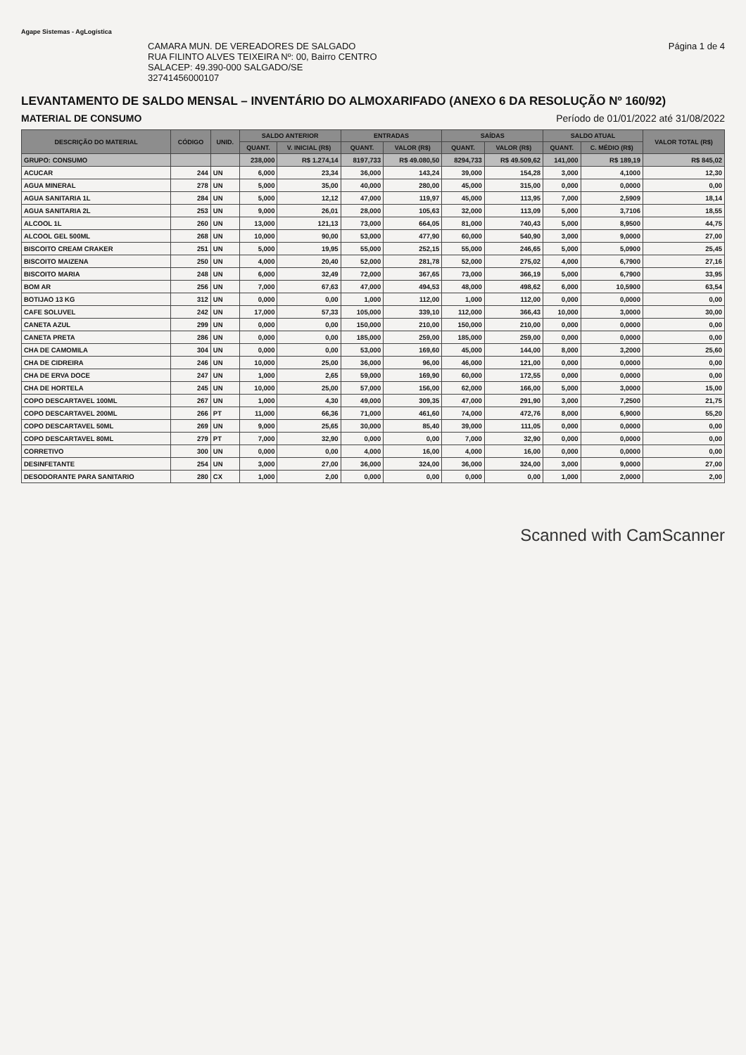Agape Sistemas - AgLogística
CAMARA MUN. DE VEREADORES DE SALGADO
RUA FILINTO ALVES TEIXEIRA Nº: 00, Bairro CENTRO
SALACEP: 49.390-000 SALGADO/SE
32741456000107
Página 1 de 4
LEVANTAMENTO DE SALDO MENSAL – INVENTÁRIO DO ALMOXARIFADO (ANEXO 6 DA RESOLUÇÃO Nº 160/92)
MATERIAL DE CONSUMO Período de 01/01/2022 até 31/08/2022
| DESCRIÇÃO DO MATERIAL | CÓDIGO | UNID. | SALDO ANTERIOR | | ENTRADAS | | SAÍDAS | | SALDO ATUAL | | VALOR TOTAL (R$) |
| --- | --- | --- | --- | --- | --- | --- | --- | --- | --- | --- | --- |
| | | | QUANT. | V. INICIAL (R$) | QUANT. | VALOR (R$) | QUANT. | VALOR (R$) | QUANT. | C. MÉDIO (R$) | |
| GRUPO: CONSUMO | | | 238,000 | R$ 1.274,14 | 8197,733 | R$ 49.080,50 | 8294,733 | R$ 49.509,62 | 141,000 | R$ 189,19 | R$ 845,02 |
| ACUCAR | 244 | UN | 6,000 | 23,34 | 36,000 | 143,24 | 39,000 | 154,28 | 3,000 | 4,1000 | 12,30 |
| AGUA MINERAL | 278 | UN | 5,000 | 35,00 | 40,000 | 280,00 | 45,000 | 315,00 | 0,000 | 0,0000 | 0,00 |
| AGUA SANITARIA 1L | 284 | UN | 5,000 | 12,12 | 47,000 | 119,97 | 45,000 | 113,95 | 7,000 | 2,5909 | 18,14 |
| AGUA SANITARIA 2L | 253 | UN | 9,000 | 26,01 | 28,000 | 105,63 | 32,000 | 113,09 | 5,000 | 3,7106 | 18,55 |
| ALCOOL 1L | 260 | UN | 13,000 | 121,13 | 73,000 | 664,05 | 81,000 | 740,43 | 5,000 | 8,9500 | 44,75 |
| ALCOOL GEL 500ML | 268 | UN | 10,000 | 90,00 | 53,000 | 477,90 | 60,000 | 540,90 | 3,000 | 9,0000 | 27,00 |
| BISCOITO CREAM CRAKER | 251 | UN | 5,000 | 19,95 | 55,000 | 252,15 | 55,000 | 246,65 | 5,000 | 5,0900 | 25,45 |
| BISCOITO MAIZENA | 250 | UN | 4,000 | 20,40 | 52,000 | 281,78 | 52,000 | 275,02 | 4,000 | 6,7900 | 27,16 |
| BISCOITO MARIA | 248 | UN | 6,000 | 32,49 | 72,000 | 367,65 | 73,000 | 366,19 | 5,000 | 6,7900 | 33,95 |
| BOM AR | 256 | UN | 7,000 | 67,63 | 47,000 | 494,53 | 48,000 | 498,62 | 6,000 | 10,5900 | 63,54 |
| BOTIJAO 13 KG | 312 | UN | 0,000 | 0,00 | 1,000 | 112,00 | 1,000 | 112,00 | 0,000 | 0,0000 | 0,00 |
| CAFE SOLUVEL | 242 | UN | 17,000 | 57,33 | 105,000 | 339,10 | 112,000 | 366,43 | 10,000 | 3,0000 | 30,00 |
| CANETA AZUL | 299 | UN | 0,000 | 0,00 | 150,000 | 210,00 | 150,000 | 210,00 | 0,000 | 0,0000 | 0,00 |
| CANETA PRETA | 286 | UN | 0,000 | 0,00 | 185,000 | 259,00 | 185,000 | 259,00 | 0,000 | 0,0000 | 0,00 |
| CHA DE CAMOMILA | 304 | UN | 0,000 | 0,00 | 53,000 | 169,60 | 45,000 | 144,00 | 8,000 | 3,2000 | 25,60 |
| CHA DE CIDREIRA | 246 | UN | 10,000 | 25,00 | 36,000 | 96,00 | 46,000 | 121,00 | 0,000 | 0,0000 | 0,00 |
| CHA DE ERVA DOCE | 247 | UN | 1,000 | 2,65 | 59,000 | 169,90 | 60,000 | 172,55 | 0,000 | 0,0000 | 0,00 |
| CHA DE HORTELA | 245 | UN | 10,000 | 25,00 | 57,000 | 156,00 | 62,000 | 166,00 | 5,000 | 3,0000 | 15,00 |
| COPO DESCARTAVEL 100ML | 267 | UN | 1,000 | 4,30 | 49,000 | 309,35 | 47,000 | 291,90 | 3,000 | 7,2500 | 21,75 |
| COPO DESCARTAVEL 200ML | 266 | PT | 11,000 | 66,36 | 71,000 | 461,60 | 74,000 | 472,76 | 8,000 | 6,9000 | 55,20 |
| COPO DESCARTAVEL 50ML | 269 | UN | 9,000 | 25,65 | 30,000 | 85,40 | 39,000 | 111,05 | 0,000 | 0,0000 | 0,00 |
| COPO DESCARTAVEL 80ML | 279 | PT | 7,000 | 32,90 | 0,000 | 0,00 | 7,000 | 32,90 | 0,000 | 0,0000 | 0,00 |
| CORRETIVO | 300 | UN | 0,000 | 0,00 | 4,000 | 16,00 | 4,000 | 16,00 | 0,000 | 0,0000 | 0,00 |
| DESINFETANTE | 254 | UN | 3,000 | 27,00 | 36,000 | 324,00 | 36,000 | 324,00 | 3,000 | 9,0000 | 27,00 |
| DESODORANTE PARA SANITARIO | 280 | CX | 1,000 | 2,00 | 0,000 | 0,00 | 0,000 | 0,00 | 1,000 | 2,0000 | 2,00 |
Scanned with CamScanner